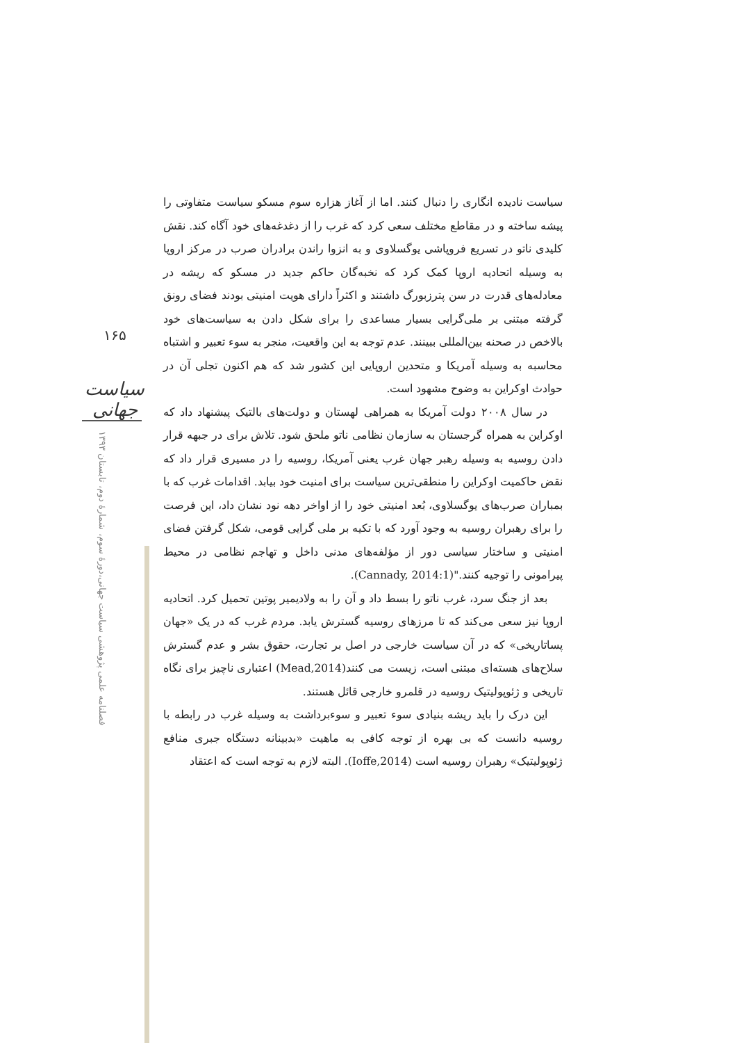۱۶۵
سیاست جهانی
فصلنامه علمی پژوهشی سیاست جهانی،دورهٔ سوم، شمارهٔ دوم، تابستان ۱۳۹۳
سیاست نادیده انگاری را دنبال کنند. اما از آغاز هزاره سوم مسکو سیاست متفاوتی را پیشه ساخته و در مقاطع مختلف سعی کرد که غرب را از دغدغه‌های خود آگاه کند. نقش کلیدی ناتو در تسریع فروپاشی یوگسلاوی و به انزوا راندن برادران صرب در مرکز اروپا به وسیله اتحادیه اروپا کمک کرد که نخبه‌گان حاکم جدید در مسکو که ریشه در معادله‌های قدرت در سن پترزبورگ داشتند و اکثراً دارای هویت امنیتی بودند فضای رونق گرفته مبتنی بر ملی‌گرایی بسیار مساعدی را برای شکل دادن به سیاست‌های خود بالاخص در صحنه بین‌المللی ببینند. عدم توجه به این واقعیت، منجر به سوء تعبیر و اشتباه محاسبه به وسیله آمریکا و متحدین اروپایی این کشور شد که هم اکنون تجلی آن در حوادث اوکراین به وضوح مشهود است.
در سال ۲۰۰۸ دولت آمریکا به همراهی لهستان و دولت‌های بالتیک پیشنهاد داد که اوکراین به همراه گرجستان به سازمان نظامی ناتو ملحق شود. تلاش برای در جبهه قرار دادن روسیه به وسیله رهبر جهان غرب یعنی آمریکا، روسیه را در مسیری قرار داد که نقض حاکمیت اوکراین را منطقی‌ترین سیاست برای امنیت خود بیابد. اقدامات غرب که با بمباران صرب‌های یوگسلاوی، بُعد امنیتی خود را از اواخر دهه نود نشان داد، این فرصت را برای رهبران روسیه به وجود آورد که با تکیه بر ملی گرایی قومی، شکل گرفتن فضای امنیتی و ساختار سیاسی دور از مؤلفه‌های مدنی داخل و تهاجم نظامی در محیط پیرامونی را توجیه کنند."(Cannady, 2014:1).
بعد از جنگ سرد، غرب ناتو را بسط داد و آن را به ولادیمیر پوتین تحمیل کرد. اتحادیه اروپا نیز سعی می‌کند که تا مرزهای روسیه گسترش یابد. مردم غرب که در یک «جهان پساتاریخی» که در آن سیاست خارجی در اصل بر تجارت، حقوق بشر و عدم گسترش سلاح‌های هسته‌ای مبتنی است، زیست می کنند(Mead,2014) اعتباری ناچیز برای نگاه تاریخی و ژئوپولیتیک روسیه در قلمرو خارجی قائل هستند.
این درک را باید ریشه بنیادی سوء تعبیر و سوءبرداشت به وسیله غرب در رابطه با روسیه دانست که بی بهره از توجه کافی به ماهیت «بدبینانه دستگاه جبری منافع ژئوپولیتیک» رهبران روسیه است (Ioffe,2014). البته لازم به توجه است که اعتقاد